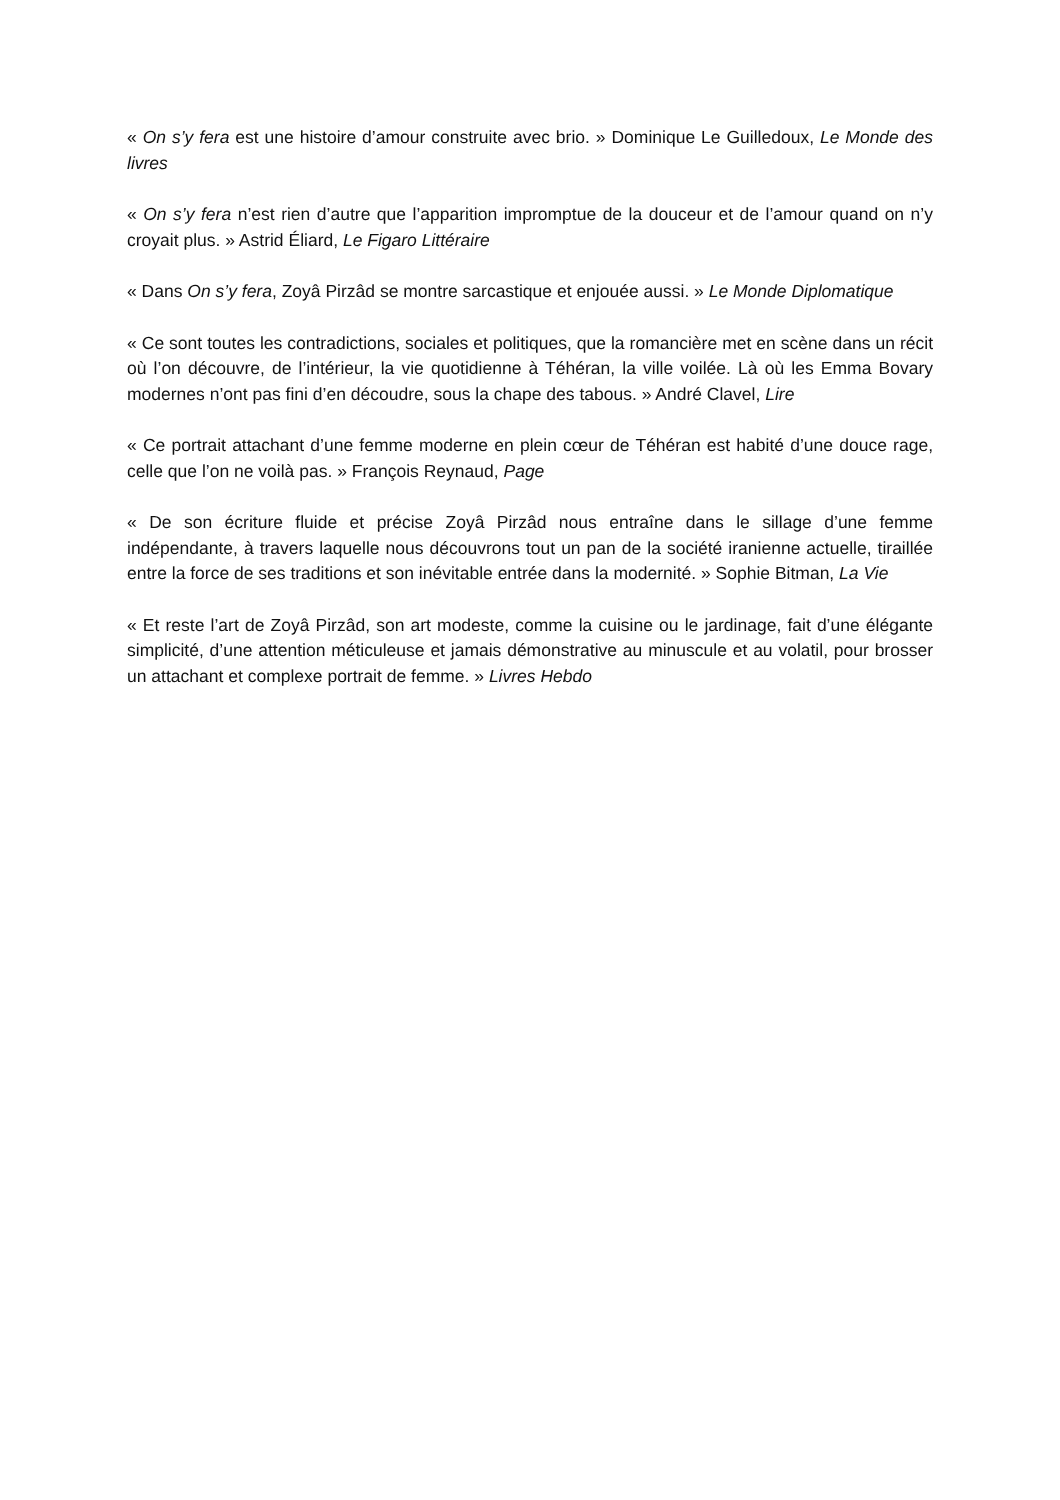« On s’y fera est une histoire d’amour construite avec brio. » Dominique Le Guilledoux, Le Monde des livres
« On s’y fera n’est rien d’autre que l’apparition impromptue de la douceur et de l’amour quand on n’y croyait plus. » Astrid Éliard, Le Figaro Littéraire
« Dans On s’y fera, Zoyâ Pirzâd se montre sarcastique et enjouée aussi. » Le Monde Diplomatique
« Ce sont toutes les contradictions, sociales et politiques, que la romancière met en scène dans un récit où l’on découvre, de l’intérieur, la vie quotidienne à Téhéran, la ville voilée. Là où les Emma Bovary modernes n’ont pas fini d’en découdre, sous la chape des tabous. » André Clavel, Lire
« Ce portrait attachant d’une femme moderne en plein cœur de Téhéran est habité d’une douce rage, celle que l’on ne voilà pas. » François Reynaud, Page
« De son écriture fluide et précise Zoyâ Pirzâd nous entraîne dans le sillage d’une femme indépendante, à travers laquelle nous découvrons tout un pan de la société iranienne actuelle, tiraillée entre la force de ses traditions et son inévitable entrée dans la modernité. » Sophie Bitman, La Vie
« Et reste l’art de Zoyâ Pirzâd, son art modeste, comme la cuisine ou le jardinage, fait d’une élégante simplicité, d’une attention méticuleuse et jamais démonstrative au minuscule et au volatil, pour brosser un attachant et complexe portrait de femme. » Livres Hebdo